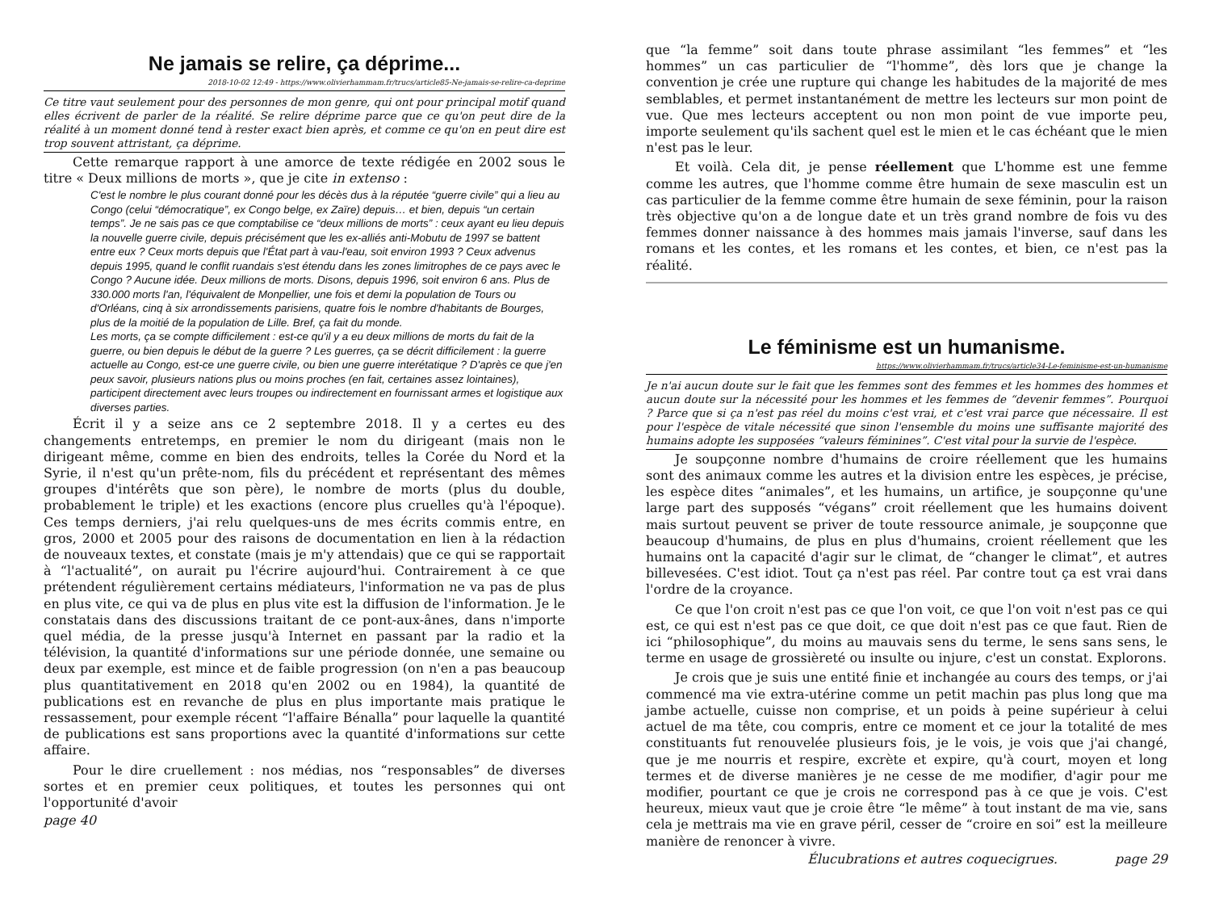Ne jamais se relire, ça déprime...
2018-10-02 12:49 - https://www.olivierhammam.fr/trucs/article85-Ne-jamais-se-relire-ca-deprime
Ce titre vaut seulement pour des personnes de mon genre, qui ont pour principal motif quand elles écrivent de parler de la réalité. Se relire déprime parce que ce qu'on peut dire de la réalité à un moment donné tend à rester exact bien après, et comme ce qu'on en peut dire est trop souvent attristant, ça déprime.
Cette remarque rapport à une amorce de texte rédigée en 2002 sous le titre « Deux millions de morts », que je cite in extenso :
C'est le nombre le plus courant donné pour les décès dus à la réputée “guerre civile” qui a lieu au Congo (celui “démocratique”, ex Congo belge, ex Zaïre) depuis… et bien, depuis “un certain temps”. Je ne sais pas ce que comptabilise ce “deux millions de morts” : ceux ayant eu lieu depuis la nouvelle guerre civile, depuis précisément que les ex-alliés anti-Mobutu de 1997 se battent entre eux ? Ceux morts depuis que l'État part à vau-l'eau, soit environ 1993 ? Ceux advenus depuis 1995, quand le conflit ruandais s'est étendu dans les zones limitrophes de ce pays avec le Congo ? Aucune idée. Deux millions de morts. Disons, depuis 1996, soit environ 6 ans. Plus de 330.000 morts l'an, l'équivalent de Monpellier, une fois et demi la population de Tours ou d'Orléans, cinq à six arrondissements parisiens, quatre fois le nombre d'habitants de Bourges, plus de la moitié de la population de Lille. Bref, ça fait du monde.
Les morts, ça se compte difficilement : est-ce qu'il y a eu deux millions de morts du fait de la guerre, ou bien depuis le début de la guerre ? Les guerres, ça se décrit difficilement : la guerre actuelle au Congo, est-ce une guerre civile, ou bien une guerre interétatique ? D'après ce que j'en peux savoir, plusieurs nations plus ou moins proches (en fait, certaines assez lointaines), participent directement avec leurs troupes ou indirectement en fournissant armes et logistique aux diverses parties.
Écrit il y a seize ans ce 2 septembre 2018. Il y a certes eu des changements entretemps, en premier le nom du dirigeant (mais non le dirigeant même, comme en bien des endroits, telles la Corée du Nord et la Syrie, il n'est qu'un prête-nom, fils du précédent et représentant des mêmes groupes d'intérêts que son père), le nombre de morts (plus du double, probablement le triple) et les exactions (encore plus cruelles qu'à l'époque). Ces temps derniers, j'ai relu quelques-uns de mes écrits commis entre, en gros, 2000 et 2005 pour des raisons de documentation en lien à la rédaction de nouveaux textes, et constate (mais je m'y attendais) que ce qui se rapportait à “l'actualité”, on aurait pu l'écrire aujourd'hui. Contrairement à ce que prétendent régulièrement certains médiateurs, l'information ne va pas de plus en plus vite, ce qui va de plus en plus vite est la diffusion de l'information. Je le constatais dans des discussions traitant de ce pont-aux-ânes, dans n'importe quel média, de la presse jusqu'à Internet en passant par la radio et la télévision, la quantité d'informations sur une période donnée, une semaine ou deux par exemple, est mince et de faible progression (on n'en a pas beaucoup plus quantitativement en 2018 qu'en 2002 ou en 1984), la quantité de publications est en revanche de plus en plus importante mais pratique le ressassement, pour exemple récent “l'affaire Bénalla” pour laquelle la quantité de publications est sans proportions avec la quantité d'informations sur cette affaire.
Pour le dire cruellement : nos médias, nos “responsables” de diverses sortes et en premier ceux politiques, et toutes les personnes qui ont l'opportunité d'avoir
page 40
que “la femme” soit dans toute phrase assimilant “les femmes” et “les hommes” un cas particulier de “l'homme”, dès lors que je change la convention je crée une rupture qui change les habitudes de la majorité de mes semblables, et permet instantanément de mettre les lecteurs sur mon point de vue. Que mes lecteurs acceptent ou non mon point de vue importe peu, importe seulement qu'ils sachent quel est le mien et le cas échéant que le mien n'est pas le leur.
Et voilà. Cela dit, je pense réellement que L'homme est une femme comme les autres, que l'homme comme être humain de sexe masculin est un cas particulier de la femme comme être humain de sexe féminin, pour la raison très objective qu'on a de longue date et un très grand nombre de fois vu des femmes donner naissance à des hommes mais jamais l'inverse, sauf dans les romans et les contes, et les romans et les contes, et bien, ce n'est pas la réalité.
Le féminisme est un humanisme.
https://www.olivierhammam.fr/trucs/article34-Le-feminisme-est-un-humanisme
Je n'ai aucun doute sur le fait que les femmes sont des femmes et les hommes des hommes et aucun doute sur la nécessité pour les hommes et les femmes de “devenir femmes”. Pourquoi ? Parce que si ça n'est pas réel du moins c'est vrai, et c'est vrai parce que nécessaire. Il est pour l'espèce de vitale nécessité que sinon l'ensemble du moins une suffisante majorité des humains adopte les supposées “valeurs féminines”. C'est vital pour la survie de l'espèce.
Je soupçonne nombre d'humains de croire réellement que les humains sont des animaux comme les autres et la division entre les espèces, je précise, les espèce dites “animales”, et les humains, un artifice, je soupçonne qu'une large part des supposés “végans” croit réellement que les humains doivent mais surtout peuvent se priver de toute ressource animale, je soupçonne que beaucoup d'humains, de plus en plus d'humains, croient réellement que les humains ont la capacité d'agir sur le climat, de “changer le climat”, et autres billevesées. C'est idiot. Tout ça n'est pas réel. Par contre tout ça est vrai dans l'ordre de la croyance.
Ce que l'on croit n'est pas ce que l'on voit, ce que l'on voit n'est pas ce qui est, ce qui est n'est pas ce que doit, ce que doit n'est pas ce que faut. Rien de ici “philosophique”, du moins au mauvais sens du terme, le sens sans sens, le terme en usage de grossièreté ou insulte ou injure, c'est un constat. Explorons.
Je crois que je suis une entité finie et inchangée au cours des temps, or j'ai commencé ma vie extra-utérine comme un petit machin pas plus long que ma jambe actuelle, cuisse non comprise, et un poids à peine supérieur à celui actuel de ma tête, cou compris, entre ce moment et ce jour la totalité de mes constituants fut renouvelée plusieurs fois, je le vois, je vois que j'ai changé, que je me nourris et respire, excrète et expire, qu'à court, moyen et long termes et de diverse manières je ne cesse de me modifier, d'agir pour me modifier, pourtant ce que je crois ne correspond pas à ce que je vois. C'est heureux, mieux vaut que je croie être “le même” à tout instant de ma vie, sans cela je mettrais ma vie en grave péril, cesser de “croire en soi” est la meilleure manière de renoncer à vivre.
Élucubrations et autres coquecigrues. page 29